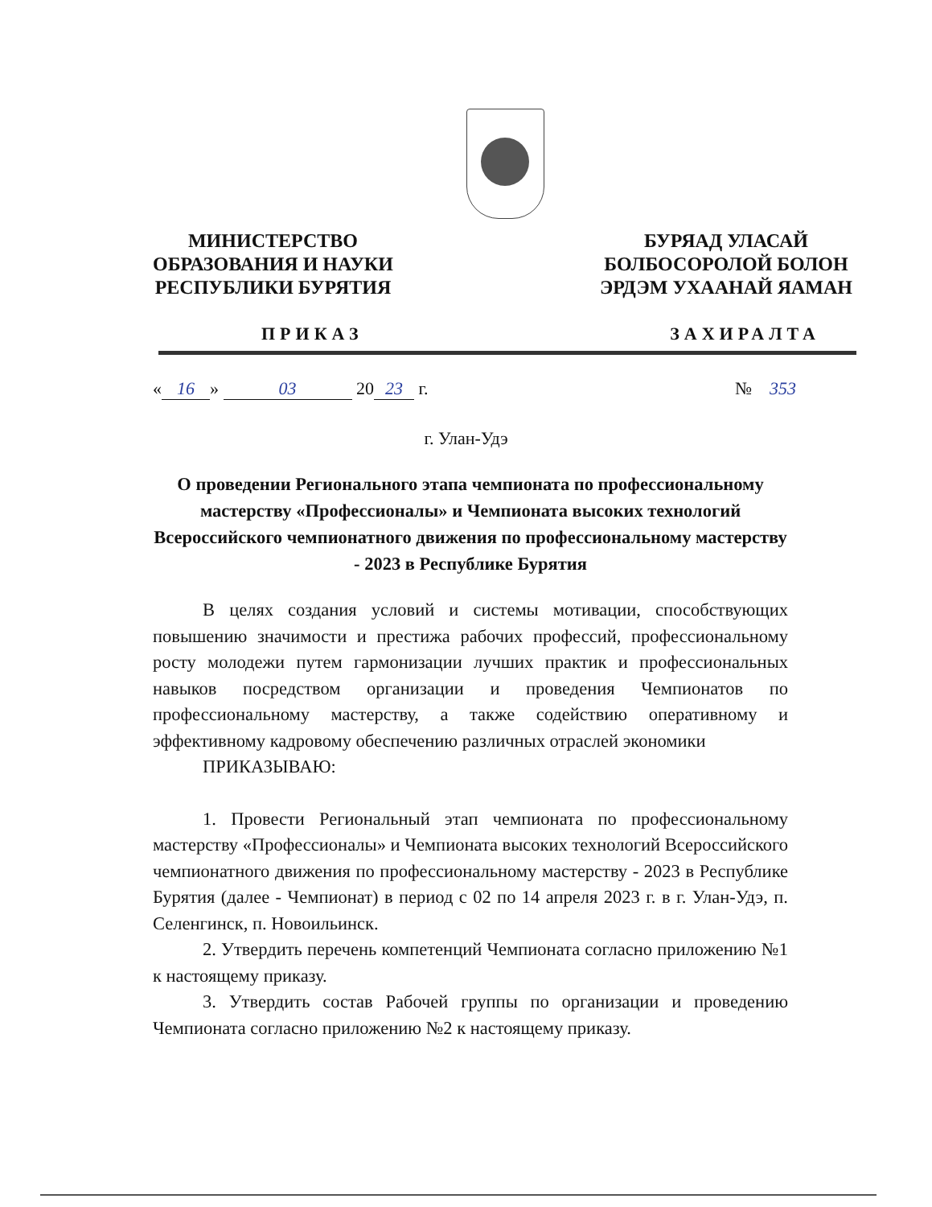МИНИСТЕРСТВО
ОБРАЗОВАНИЯ И НАУКИ
РЕСПУБЛИКИ БУРЯТИЯ
БУРЯАД УЛАСАЙ
БОЛБОСОРОЛОЙ БОЛОН
ЭРДЭМ УХААНАЙ ЯАМАН
ПРИКАЗ ЗАХИРАЛТА
« 16 » 03 20 23 г. № 353
г. Улан-Удэ
О проведении Регионального этапа чемпионата по профессиональному мастерству «Профессионалы» и Чемпионата высоких технологий Всероссийского чемпионатного движения по профессиональному мастерству - 2023 в Республике Бурятия
В целях создания условий и системы мотивации, способствующих повышению значимости и престижа рабочих профессий, профессиональному росту молодежи путем гармонизации лучших практик и профессиональных навыков посредством организации и проведения Чемпионатов по профессиональному мастерству, а также содействию оперативному и эффективному кадровому обеспечению различных отраслей экономики
ПРИКАЗЫВАЮ:
1. Провести Региональный этап чемпионата по профессиональному мастерству «Профессионалы» и Чемпионата высоких технологий Всероссийского чемпионатного движения по профессиональному мастерству - 2023 в Республике Бурятия (далее - Чемпионат) в период с 02 по 14 апреля 2023 г. в г. Улан-Удэ, п. Селенгинск, п. Новоильинск.
2. Утвердить перечень компетенций Чемпионата согласно приложению №1 к настоящему приказу.
3. Утвердить состав Рабочей группы по организации и проведению Чемпионата согласно приложению №2 к настоящему приказу.